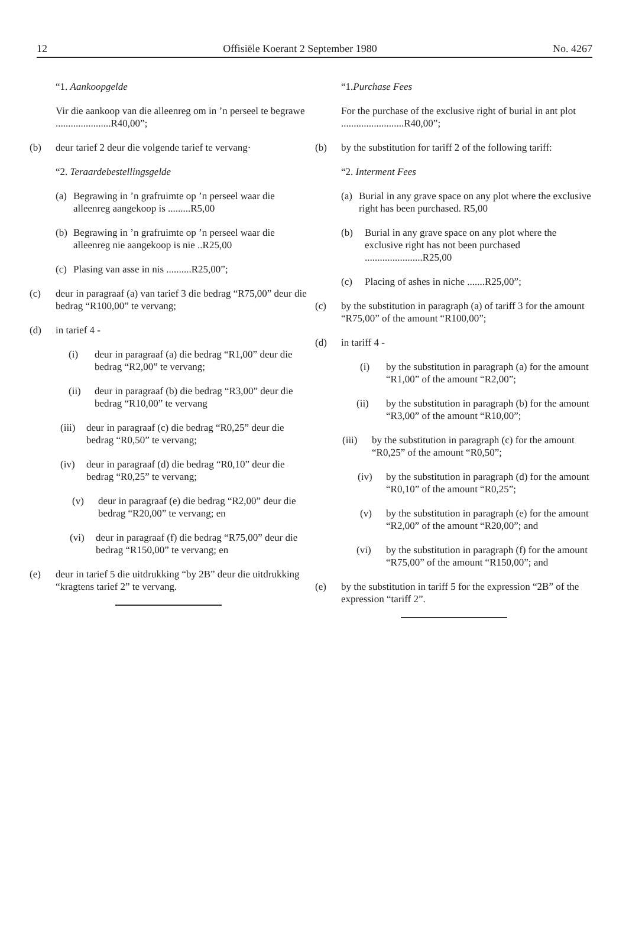12 Offisiële Koerant 2 September 1980 No. 4267
“1. Aankoopgelde
Vir die aankoop van die alleenreg om in ’n perseel te begrawe ......................R40,00”;
(b) deur tarief 2 deur die volgende tarief te vervang·
“2. Teraardebestellingsgelde
(a) Begrawing in ’n grafruimte op ’n perseel waar die alleenreg aangekoop is .........R5,00
(b) Begrawing in ’n grafruimte op ’n perseel waar die alleenreg nie aangekoop is nie ..R25,00
(c) Plasing van asse in nis ..........R25,00”;
(c) deur in paragraaf (a) van tarief 3 die bedrag “R75,00” deur die bedrag “R100,00” te vervang;
(d) in tarief 4 -
(i) deur in paragraaf (a) die bedrag “R1,00” deur die bedrag “R2,00” te vervang;
(ii) deur in paragraaf (b) die bedrag “R3,00” deur die bedrag “R10,00” te vervang
(iii) deur in paragraaf (c) die bedrag “R0,25” deur die bedrag “R0,50” te vervang;
(iv) deur in paragraaf (d) die bedrag “R0,10” deur die bedrag “R0,25” te vervang;
(v) deur in paragraaf (e) die bedrag “R2,00” deur die bedrag “R20,00” te vervang; en
(vi) deur in paragraaf (f) die bedrag “R75,00” deur die bedrag “R150,00” te vervang; en
(e) deur in tarief 5 die uitdrukking “by 2B” deur die uitdrukking “kragtens tarief 2” te vervang.
“1.Purchase Fees
For the purchase of the exclusive right of burial in ant plot .........................R40,00”;
(b) by the substitution for tariff 2 of the following tariff:
“2. Interment Fees
(a) Burial in any grave space on any plot where the exclusive right has been purchased. R5,00
(b) Burial in any grave space on any plot where the exclusive right has not been purchased .......................R25,00
(c) Placing of ashes in niche .......R25,00”;
(c) by the substitution in paragraph (a) of tariff 3 for the amount “R75,00” of the amount “R100,00”;
(d) in tariff 4 -
(i) by the substitution in paragraph (a) for the amount “R1,00” of the amount “R2,00”;
(ii) by the substitution in paragraph (b) for the amount “R3,00” of the amount “R10,00”;
(iii) by the substitution in paragraph (c) for the amount “R0,25” of the amount “R0,50”;
(iv) by the substitution in paragraph (d) for the amount “R0,10” of the amount “R0,25”;
(v) by the substitution in paragraph (e) for the amount “R2,00” of the amount “R20,00”; and
(vi) by the substitution in paragraph (f) for the amount “R75,00” of the amount “R150,00”; and
(e) by the substitution in tariff 5 for the expression “2B” of the expression “tariff 2”.